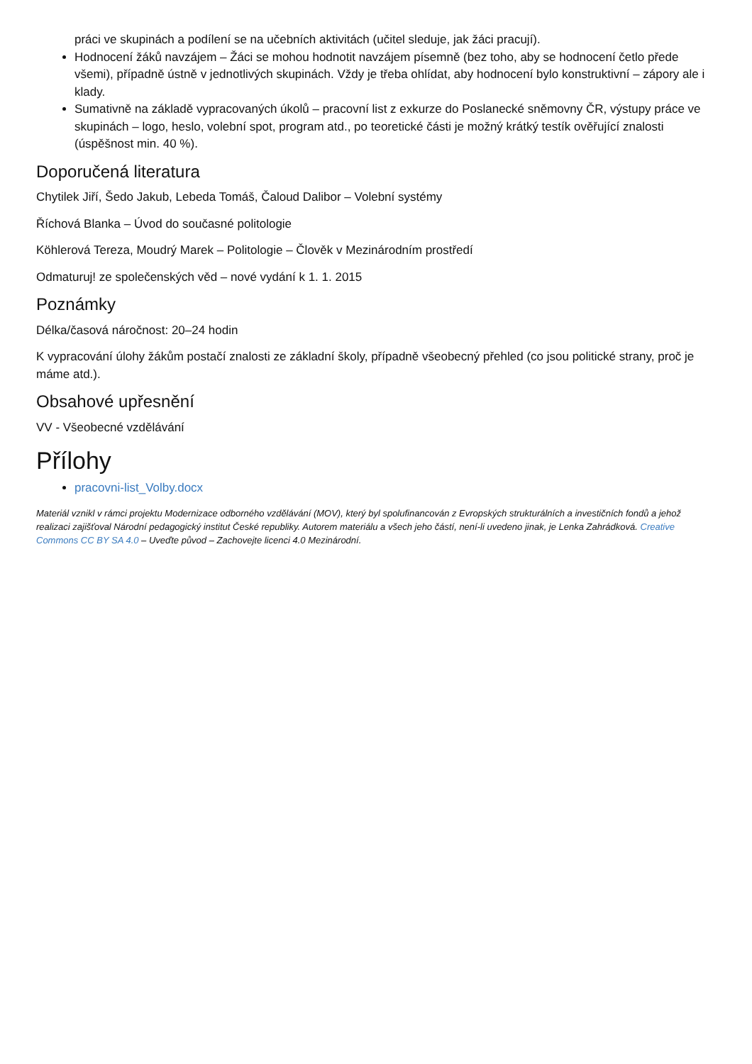práci ve skupinách a podílení se na učebních aktivitách (učitel sleduje, jak žáci pracují).
Hodnocení žáků navzájem – Žáci se mohou hodnotit navzájem písemně (bez toho, aby se hodnocení četlo přede všemi), případně ústně v jednotlivých skupinách. Vždy je třeba ohlídat, aby hodnocení bylo konstruktivní – zápory ale i klady.
Sumativně na základě vypracovaných úkolů – pracovní list z exkurze do Poslanecké sněmovny ČR, výstupy práce ve skupinách – logo, heslo, volební spot, program atd., po teoretické části je možný krátký testík ověřující znalosti (úspěšnost min. 40 %).
Doporučená literatura
Chytilek Jiří, Šedo Jakub, Lebeda Tomáš, Čaloud Dalibor – Volební systémy
Říchová Blanka – Úvod do současné politologie
Köhlerová Tereza, Moudrý Marek – Politologie – Člověk v Mezinárodním prostředí
Odmaturuj! ze společenských věd – nové vydání k 1. 1. 2015
Poznámky
Délka/časová náročnost: 20–24 hodin
K vypracování úlohy žákům postačí znalosti ze základní školy, případně všeobecný přehled (co jsou politické strany, proč je máme atd.).
Obsahové upřesnění
VV - Všeobecné vzdělávání
Přílohy
pracovni-list_Volby.docx
Materiál vznikl v rámci projektu Modernizace odborného vzdělávání (MOV), který byl spolufinancován z Evropských strukturálních a investičních fondů a jehož realizaci zajišťoval Národní pedagogický institut České republiky. Autorem materiálu a všech jeho částí, není-li uvedeno jinak, je Lenka Zahrádková. Creative Commons CC BY SA 4.0 – Uveďte původ – Zachovejte licenci 4.0 Mezinárodní.